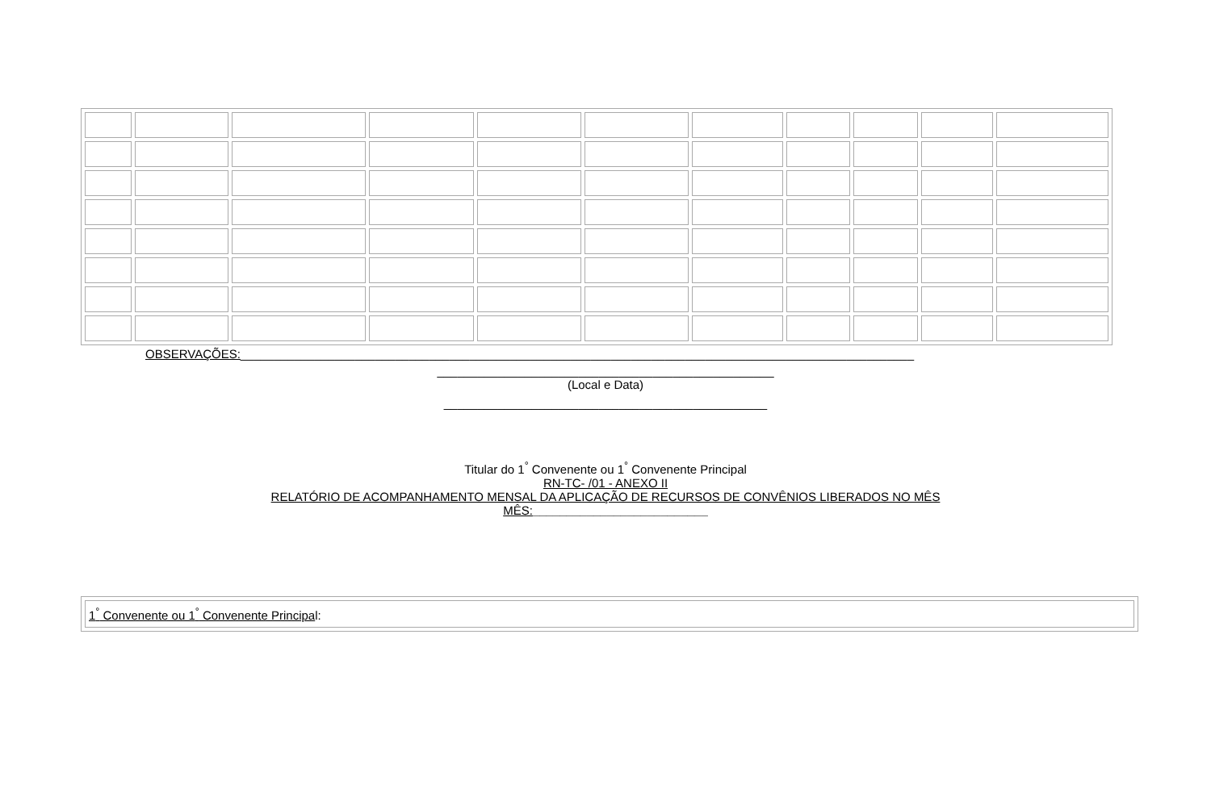OBSERVAÇÕES:____________________________________________________________________________________________________
__________________________________________________
(Local e Data)
________________________________________________
Titular do 1<sup>°</sup> Convenente ou 1<sup>°</sup> Convenente Principal
RN-TC- /01 - ANEXO II
RELATÓRIO DE ACOMPANHAMENTO MENSAL DA APLICAÇÃO DE RECURSOS DE CONVÊNIOS LIBERADOS NO MÊS
MÊS:__________________________
| 1<sup>°</sup> Convenente ou 1<sup>°</sup> Convenente Principa l: |